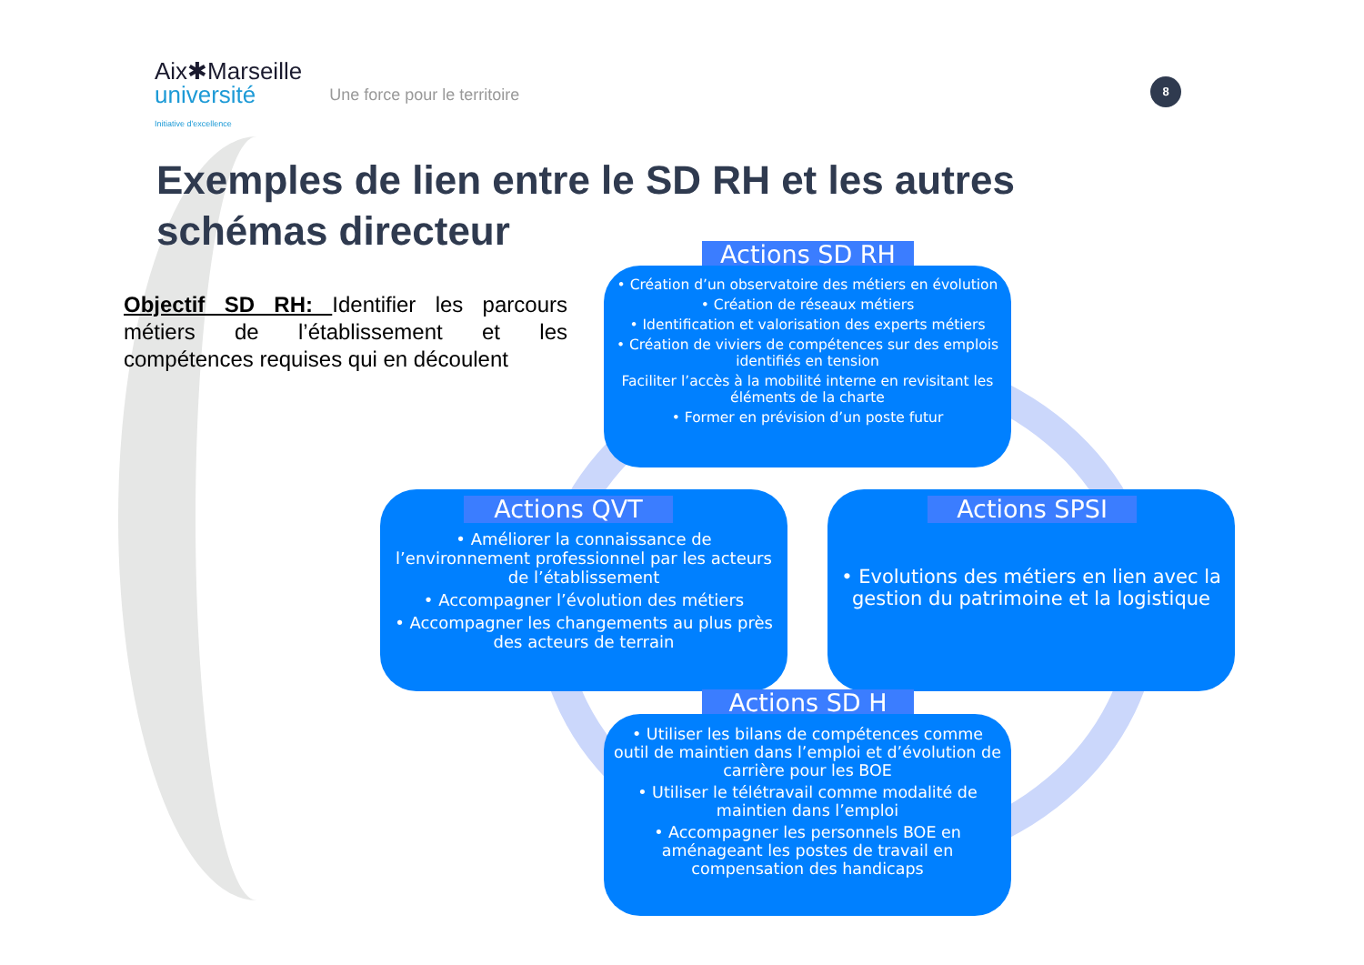Aix✱Marseille
université
Initiative d'excellence
Une force pour le territoire
8
Exemples de lien entre le SD RH et les autres schémas directeur
Objectif SD RH: Identifier les parcours métiers de l’établissement et les compétences requises qui en découlent
Actions SD RH
• Création d’un observatoire des métiers en évolution
• Création de réseaux métiers
• Identification et valorisation des experts métiers
• Création de viviers de compétences sur des emplois identifiés en tension
Faciliter l’accès à la mobilité interne en revisitant les éléments de la charte
• Former en prévision d’un poste futur
• Améliorer la connaissance de l’environnement professionnel par les acteurs de l’établissement
• Accompagner l’évolution des métiers
• Accompagner les changements au plus près des acteurs de terrain
Actions QVT
• Evolutions des métiers en lien avec la gestion du patrimoine et la logistique
Actions SPSI
Actions SD H
• Utiliser les bilans de compétences comme outil de maintien dans l’emploi et d’évolution de carrière pour les BOE
• Utiliser le télétravail comme modalité de maintien dans l’emploi
• Accompagner les personnels BOE en aménageant les postes de travail en compensation des handicaps